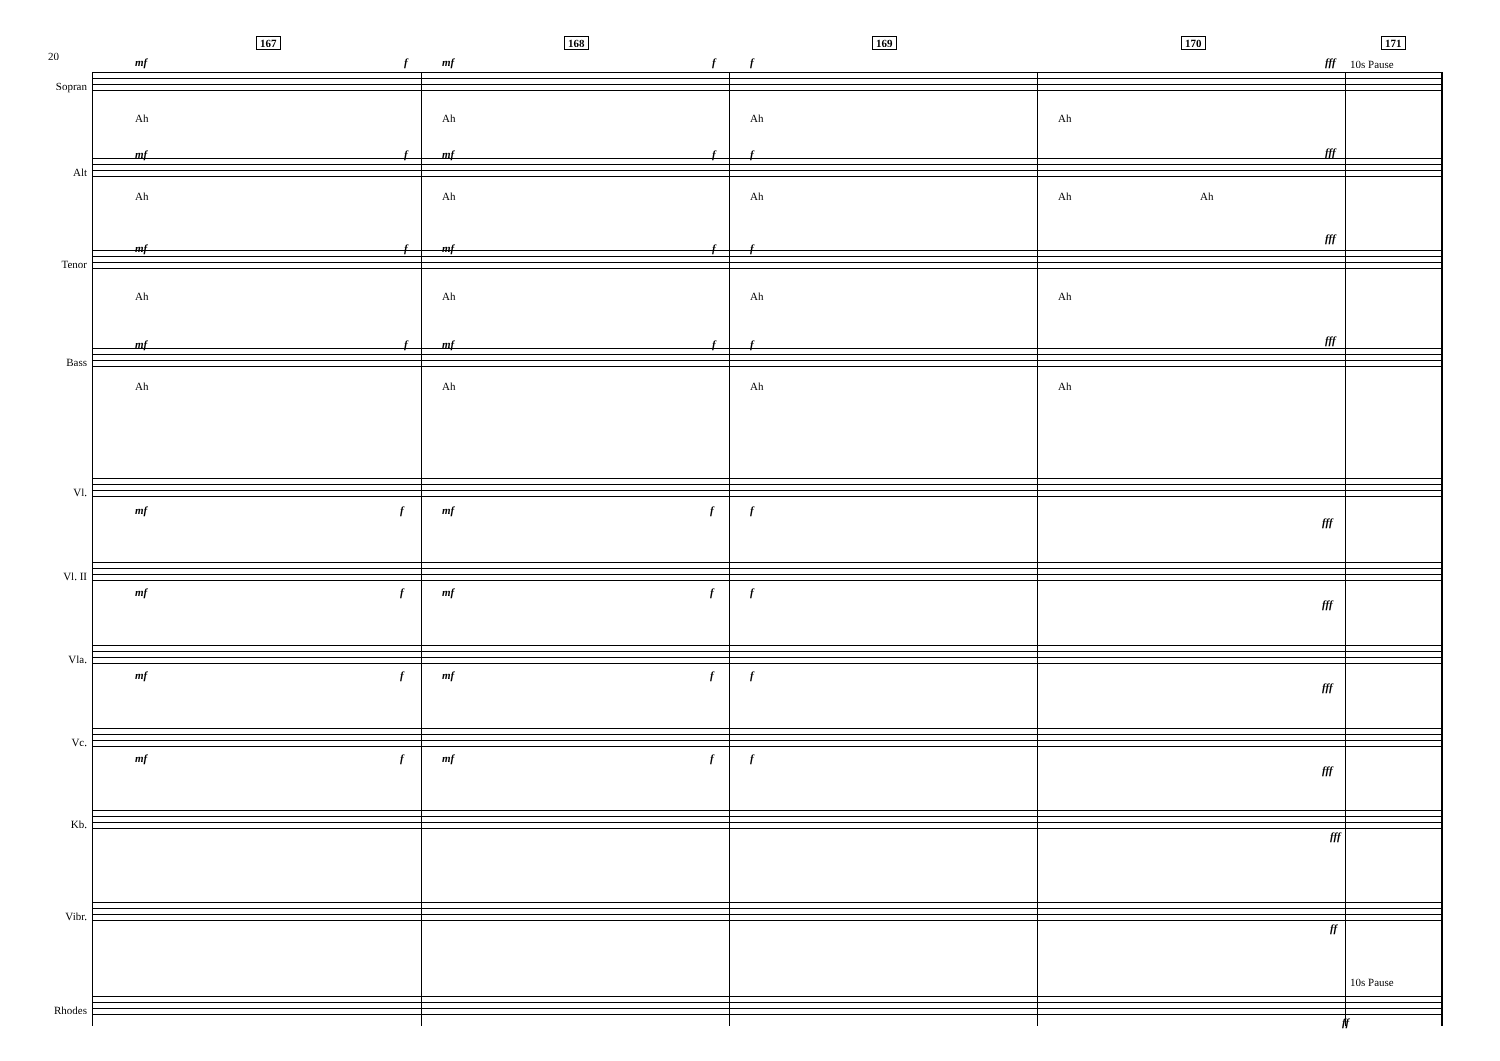20
167 168 169 170 171
10s Pause
Sopran
mf f mf f f fff
Ah Ah Ah Ah
Alt
mf f mf f f fff
Ah Ah Ah Ah Ah
Tenor
mf f mf f f
fff
Ah Ah Ah Ah
Bass
mf f mf f f fff
Ah Ah Ah Ah
Vl.
mf f mf f f
fff
Vl. II
mf f mf f f
fff
Vla.
mf f mf f f
fff
Vc.
mf f mf f f
fff
Kb.
fff
Vibr.
ff
10s Pause
Rhodes
ff